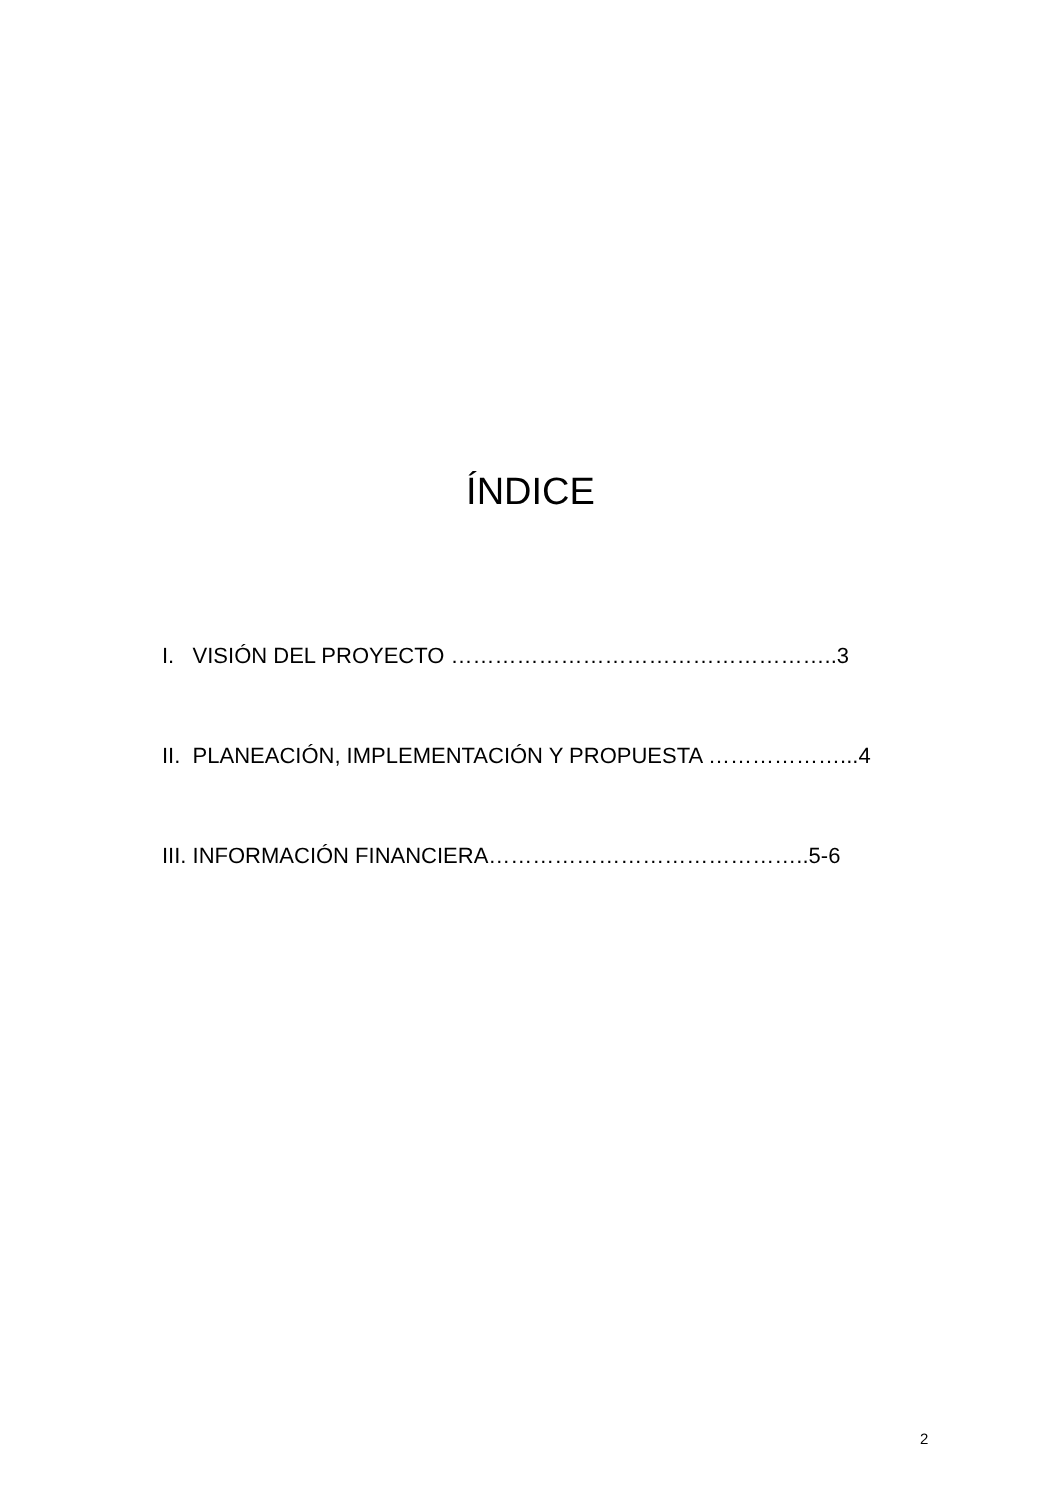ÍNDICE
I. VISIÓN DEL PROYECTO ……………………………………………..3
II. PLANEACIÓN, IMPLEMENTACIÓN Y PROPUESTA ………………...4
III. INFORMACIÓN FINANCIERA……………………………………..5-6
2